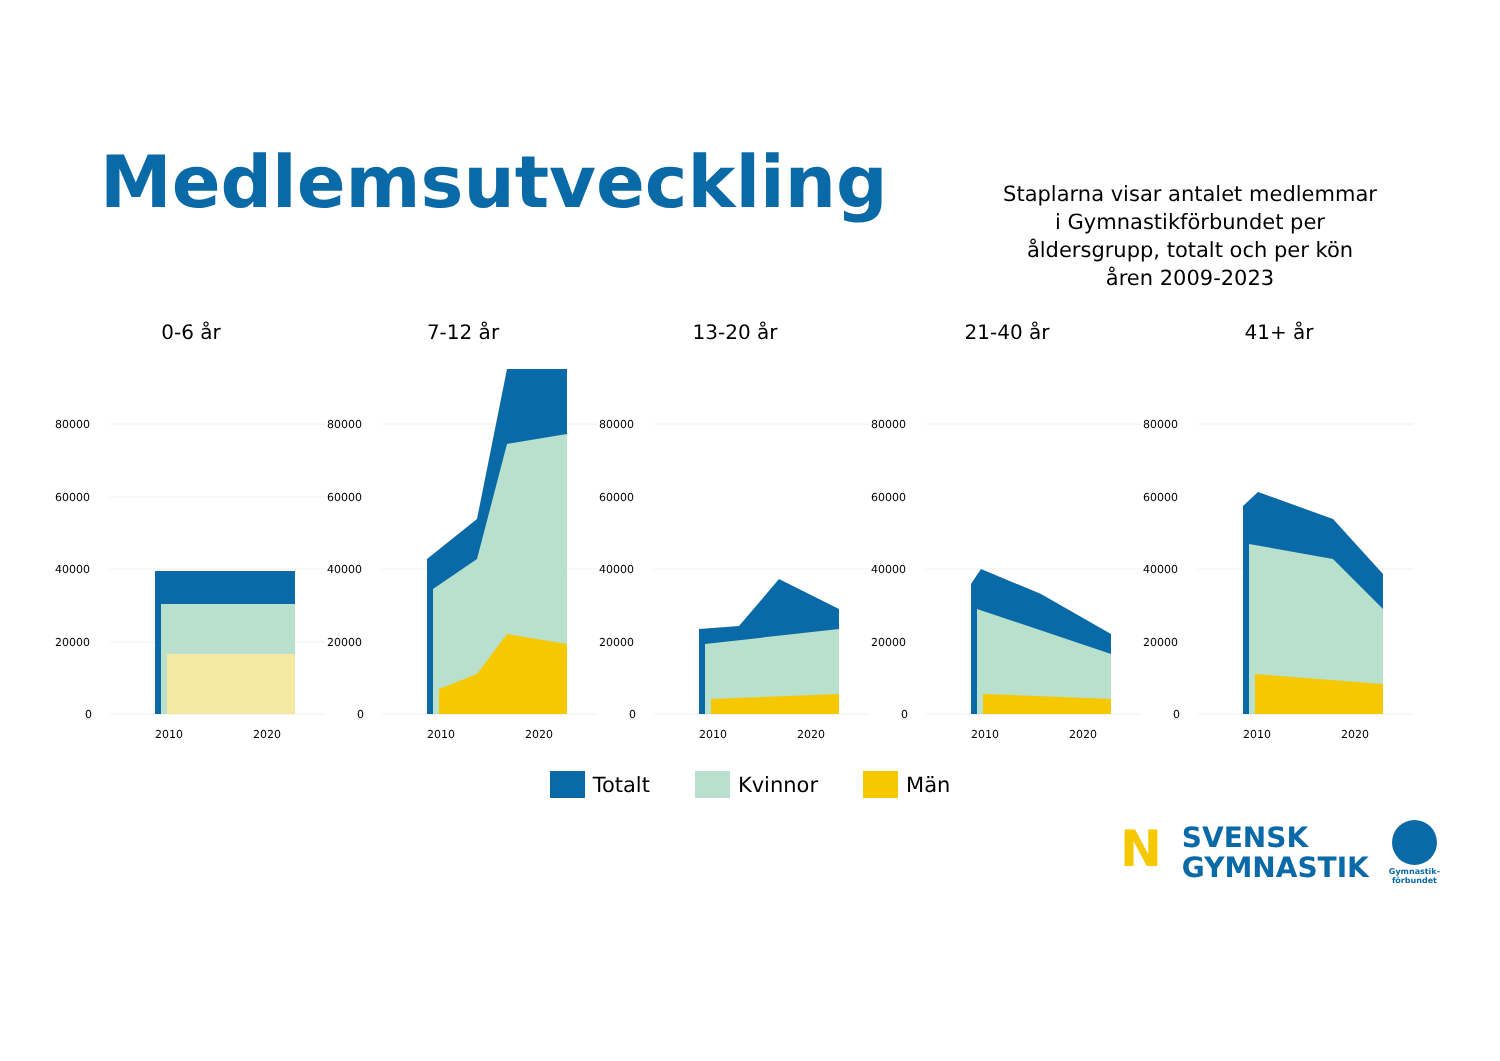Medlemsutveckling
Staplarna visar antalet medlemmar i Gymnastikförbundet per åldersgrupp, totalt och per kön åren 2009-2023
0-6 år
80000
60000
40000
20000
0
2010 2020
7-12 år
80000
60000
40000
20000
0
2010 2020
13-20 år
80000
60000
40000
20000
0
2010 2020
21-40 år
80000
60000
40000
20000
0
2010 2020
41+ år
80000
60000
40000
20000
0
2010 2020
Totalt Kvinnor Män
N
SVENSK
GYMNASTIK
Gymnastik-
förbundet